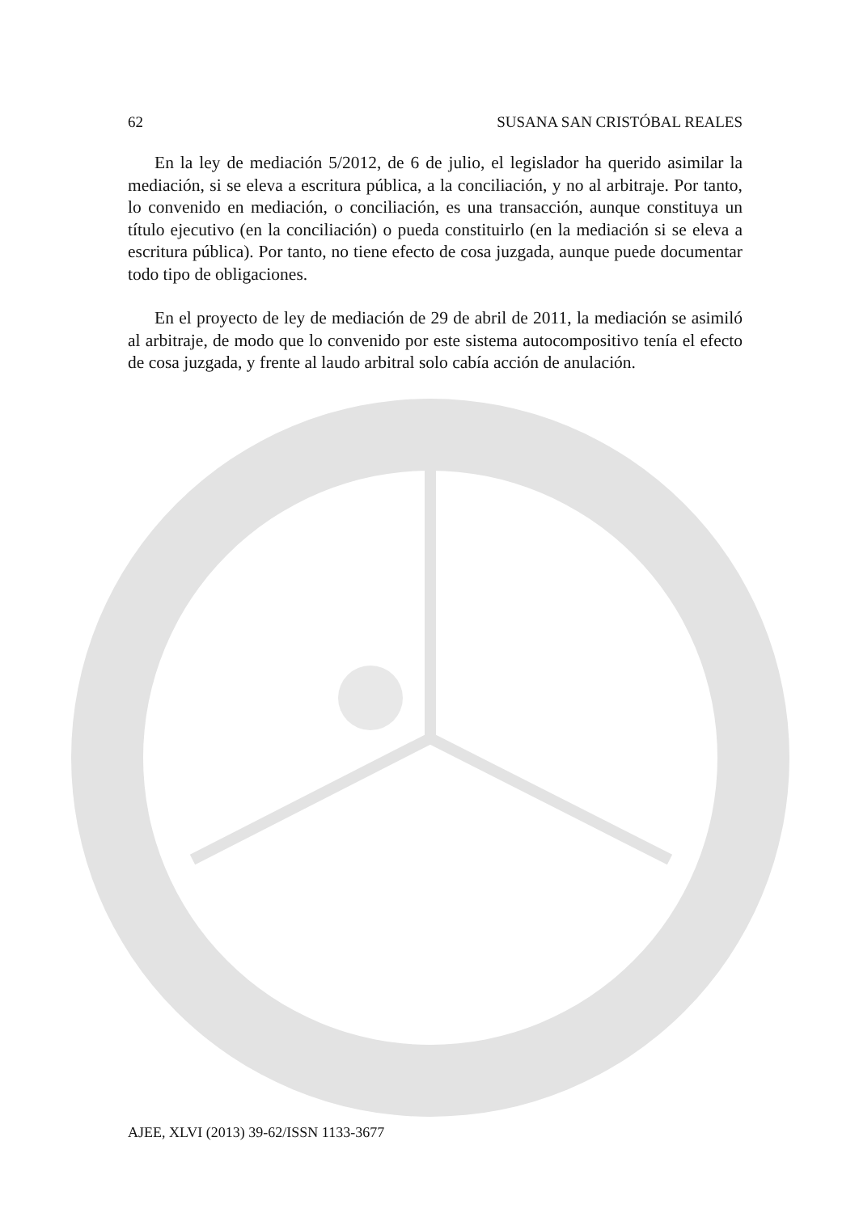62 SUSANA SAN CRISTÓBAL REALES
En la ley de mediación 5/2012, de 6 de julio, el legislador ha querido asimilar la mediación, si se eleva a escritura pública, a la conciliación, y no al arbitraje. Por tanto, lo convenido en mediación, o conciliación, es una transacción, aunque constituya un título ejecutivo (en la conciliación) o pueda constituirlo (en la mediación si se eleva a escritura pública). Por tanto, no tiene efecto de cosa juzgada, aunque puede documentar todo tipo de obligaciones.
En el proyecto de ley de mediación de 29 de abril de 2011, la mediación se asimiló al arbitraje, de modo que lo convenido por este sistema autocompositivo tenía el efecto de cosa juzgada, y frente al laudo arbitral solo cabía acción de anulación.
AJEE, XLVI (2013) 39-62/ISSN 1133-3677